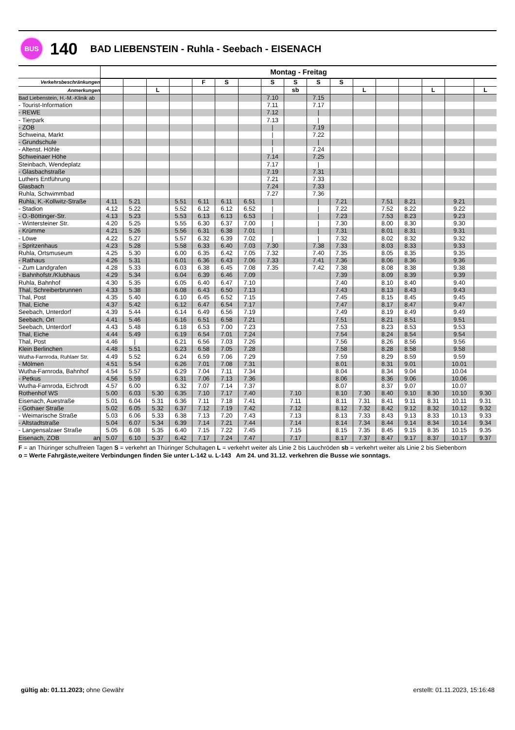BUS
140
BAD LIEBENSTEIN - Ruhla - Seebach - EISENACH
| | Montag - Freitag | | | | | | | | | | | | | | | | |
| --- | --- | --- | --- | --- | --- | --- | --- | --- | --- | --- | --- | --- | --- | --- | --- | --- | --- |
| Verkehrsbeschränkungen | | | | | F | S | | S | S | S | S | | | | | | |
| Anmerkungen | | | L | | | | | | sb | | | L | | | L | | L |
| Bad Liebenstein, H.-M.-Klinik ab | | | | | | | | 7.10 | | 7.15 | | | | | | | |
| - Tourist-Information | | | | | | | | 7.11 | | 7.17 | | | | | | | |
| - REWE | | | | | | | | 7.12 | | / | | | | | | | |
| - Tierpark | | | | | | | | 7.13 | | / | | | | | | | |
| - ZOB | | | | | | | | / | | 7.19 | | | | | | | |
| Schweina, Markt | | | | | | | | / | | 7.22 | | | | | | | |
| - Grundschule | | | | | | | | / | | / | | | | | | | |
| - Altenst. Höhle | | | | | | | | / | | 7.24 | | | | | | | |
| Schweinaer Höhe | | | | | | | | 7.14 | | 7.25 | | | | | | | |
| Steinbach, Wendeplatz | | | | | | | | 7.17 | | / | | | | | | | |
| - Glasbachstraße | | | | | | | | 7.19 | | 7.31 | | | | | | | |
| Luthers Entführung | | | | | | | | 7.21 | | 7.33 | | | | | | | |
| Glasbach | | | | | | | | 7.24 | | 7.33 | | | | | | | |
| Ruhla, Schwimmbad | | | | | | | | 7.27 | | 7.36 | | | | | | | |
| Ruhla, K.-Kollwitz-Straße | 4.11 | 5.21 | | 5.51 | 6.11 | 6.11 | 6.51 | / | | / | 7.21 | | 7.51 | 8.21 | | 9.21 | |
| - Stadion | 4.12 | 5.22 | | 5.52 | 6.12 | 6.12 | 6.52 | / | | / | 7.22 | | 7.52 | 8.22 | | 9.22 | |
| - O.-Böttinger-Str. | 4.13 | 5.23 | | 5.53 | 6.13 | 6.13 | 6.53 | / | | / | 7.23 | | 7.53 | 8.23 | | 9.23 | |
| - Wintersteiner Str. | 4.20 | 5.25 | | 5.55 | 6.30 | 6.37 | 7.00 | / | | / | 7.30 | | 8.00 | 8.30 | | 9.30 | |
| - Krümme | 4.21 | 5.26 | | 5.56 | 6.31 | 6.38 | 7.01 | / | | / | 7.31 | | 8.01 | 8.31 | | 9.31 | |
| - Löwe | 4.22 | 5.27 | | 5.57 | 6.32 | 6.39 | 7.02 | / | | / | 7.32 | | 8.02 | 8.32 | | 9.32 | |
| - Spritzenhaus | 4.23 | 5.28 | | 5.58 | 6.33 | 6.40 | 7.03 | 7.30 | | 7.38 | 7.33 | | 8.03 | 8.33 | | 9.33 | |
| Ruhla, Ortsmuseum | 4.25 | 5.30 | | 6.00 | 6.35 | 6.42 | 7.05 | 7.32 | | 7.40 | 7.35 | | 8.05 | 8.35 | | 9.35 | |
| - Rathaus | 4.26 | 5.31 | | 6.01 | 6.36 | 6.43 | 7.06 | 7.33 | | 7.41 | 7.36 | | 8.06 | 8.36 | | 9.36 | |
| - Zum Landgrafen | 4.28 | 5.33 | | 6.03 | 6.38 | 6.45 | 7.08 | 7.35 | | 7.42 | 7.38 | | 8.08 | 8.38 | | 9.38 | |
| - Bahnhofstr./Klubhaus | 4.29 | 5.34 | | 6.04 | 6.39 | 6.46 | 7.09 | | | | 7.39 | | 8.09 | 8.39 | | 9.39 | |
| Ruhla, Bahnhof | 4.30 | 5.35 | | 6.05 | 6.40 | 6.47 | 7.10 | | | | 7.40 | | 8.10 | 8.40 | | 9.40 | |
| Thal, Schreiberbrunnen | 4.33 | 5.38 | | 6.08 | 6.43 | 6.50 | 7.13 | | | | 7.43 | | 8.13 | 8.43 | | 9.43 | |
| Thal, Post | 4.35 | 5.40 | | 6.10 | 6.45 | 6.52 | 7.15 | | | | 7.45 | | 8.15 | 8.45 | | 9.45 | |
| Thal, Eiche | 4.37 | 5.42 | | 6.12 | 6.47 | 6.54 | 7.17 | | | | 7.47 | | 8.17 | 8.47 | | 9.47 | |
| Seebach, Unterdorf | 4.39 | 5.44 | | 6.14 | 6.49 | 6.56 | 7.19 | | | | 7.49 | | 8.19 | 8.49 | | 9.49 | |
| Seebach, Ort | 4.41 | 5.46 | | 6.16 | 6.51 | 6.58 | 7.21 | | | | 7.51 | | 8.21 | 8.51 | | 9.51 | |
| Seebach, Unterdorf | 4.43 | 5.48 | | 6.18 | 6.53 | 7.00 | 7.23 | | | | 7.53 | | 8.23 | 8.53 | | 9.53 | |
| Thal, Eiche | 4.44 | 5.49 | | 6.19 | 6.54 | 7.01 | 7.24 | | | | 7.54 | | 8.24 | 8.54 | | 9.54 | |
| Thal, Post | 4.46 | / | | 6.21 | 6.56 | 7.03 | 7.26 | | | | 7.56 | | 8.26 | 8.56 | | 9.56 | |
| Klein Berlinchen | 4.48 | 5.51 | | 6.23 | 6.58 | 7.05 | 7.28 | | | | 7.58 | | 8.28 | 8.58 | | 9.58 | |
| Wutha-Farnroda, Ruhlaer Str. | 4.49 | 5.52 | | 6.24 | 6.59 | 7.06 | 7.29 | | | | 7.59 | | 8.29 | 8.59 | | 9.59 | |
| - Mölmen | 4.51 | 5.54 | | 6.26 | 7.01 | 7.08 | 7.31 | | | | 8.01 | | 8.31 | 9.01 | | 10.01 | |
| Wutha-Farnroda, Bahnhof | 4.54 | 5.57 | | 6.29 | 7.04 | 7.11 | 7.34 | | | | 8.04 | | 8.34 | 9.04 | | 10.04 | |
| - Petkus | 4.56 | 5.59 | | 6.31 | 7.06 | 7.13 | 7.36 | | | | 8.06 | | 8.36 | 9.06 | | 10.06 | |
| Wutha-Farnroda, Eichrodt | 4.57 | 6.00 | | 6.32 | 7.07 | 7.14 | 7.37 | | | | 8.07 | | 8.37 | 9.07 | | 10.07 | |
| Rothenhof WS | 5.00 | 6.03 | 5.30 | 6.35 | 7.10 | 7.17 | 7.40 | | 7.10 | | 8.10 | 7.30 | 8.40 | 9.10 | 8.30 | 10.10 | 9.30 |
| Eisenach, Auestraße | 5.01 | 6.04 | 5.31 | 6.36 | 7.11 | 7.18 | 7.41 | | 7.11 | | 8.11 | 7.31 | 8.41 | 9.11 | 8.31 | 10.11 | 9.31 |
| - Gothaer Straße | 5.02 | 6.05 | 5.32 | 6.37 | 7.12 | 7.19 | 7.42 | | 7.12 | | 8.12 | 7.32 | 8.42 | 9.12 | 8.32 | 10.12 | 9.32 |
| - Weimarische Straße | 5.03 | 6.06 | 5.33 | 6.38 | 7.13 | 7.20 | 7.43 | | 7.13 | | 8.13 | 7.33 | 8.43 | 9.13 | 8.33 | 10.13 | 9.33 |
| - Altstadtstraße | 5.04 | 6.07 | 5.34 | 6.39 | 7.14 | 7.21 | 7.44 | | 7.14 | | 8.14 | 7.34 | 8.44 | 9.14 | 8.34 | 10.14 | 9.34 |
| - Langensalzaer Straße | 5.05 | 6.08 | 5.35 | 6.40 | 7.15 | 7.22 | 7.45 | | 7.15 | | 8.15 | 7.35 | 8.45 | 9.15 | 8.35 | 10.15 | 9.35 |
| Eisenach, ZOB an | 5.07 | 6.10 | 5.37 | 6.42 | 7.17 | 7.24 | 7.47 | | 7.17 | | 8.17 | 7.37 | 8.47 | 9.17 | 8.37 | 10.17 | 9.37 |
F = an Thüringer schulfreien Tagen S = verkehrt an Thüringer Schultagen L = verkehrt weiter als Linie 2 bis Lauchröden sb = verkehrt weiter als Linie 2 bis Siebenborn
o = Werte Fahrgäste,weitere Verbindungen finden Sie unter L-142 u. L-143 Am 24. und 31.12. verkehren die Busse wie sonntags.
gültig ab: 01.11.2023; ohne Gewähr
erstellt: 01.11.2023, 15:16:48